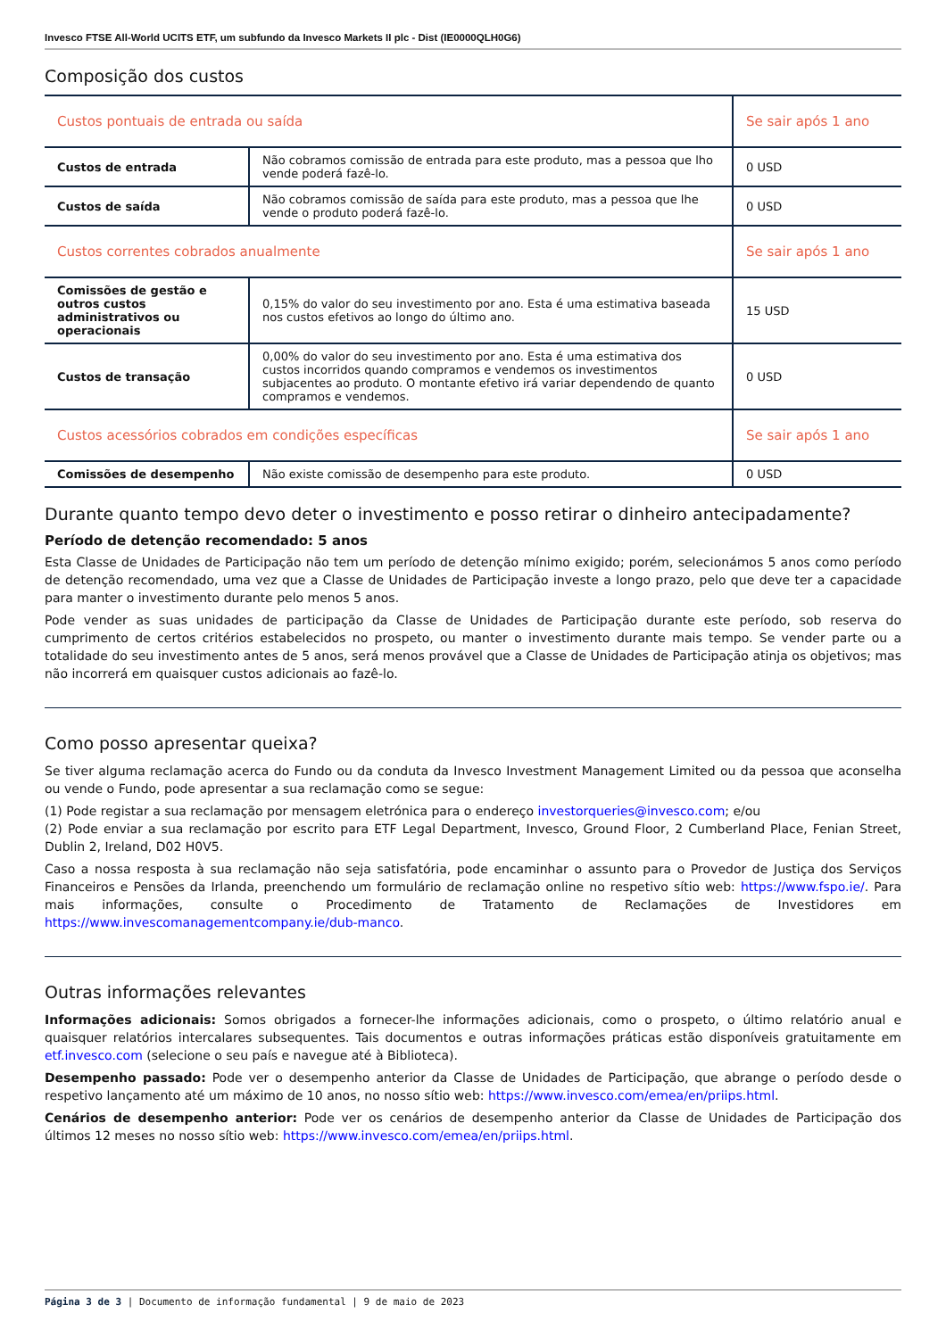Invesco FTSE All-World UCITS ETF, um subfundo da Invesco Markets II plc - Dist (IE0000QLH0G6)
Composição dos custos
| Custos pontuais de entrada ou saída | | Se sair após 1 ano |
| Custos de entrada | Não cobramos comissão de entrada para este produto, mas a pessoa que lho vende poderá fazê-lo. | 0 USD |
| Custos de saída | Não cobramos comissão de saída para este produto, mas a pessoa que lhe vende o produto poderá fazê-lo. | 0 USD |
| Custos correntes cobrados anualmente | | Se sair após 1 ano |
| Comissões de gestão e outros custos administrativos ou operacionais | 0,15% do valor do seu investimento por ano. Esta é uma estimativa baseada nos custos efetivos ao longo do último ano. | 15 USD |
| Custos de transação | 0,00% do valor do seu investimento por ano. Esta é uma estimativa dos custos incorridos quando compramos e vendemos os investimentos subjacentes ao produto. O montante efetivo irá variar dependendo de quanto compramos e vendemos. | 0 USD |
| Custos acessórios cobrados em condições específicas | | Se sair após 1 ano |
| Comissões de desempenho | Não existe comissão de desempenho para este produto. | 0 USD |
Durante quanto tempo devo deter o investimento e posso retirar o dinheiro antecipadamente?
Período de detenção recomendado: 5 anos
Esta Classe de Unidades de Participação não tem um período de detenção mínimo exigido; porém, selecionámos 5 anos como período de detenção recomendado, uma vez que a Classe de Unidades de Participação investe a longo prazo, pelo que deve ter a capacidade para manter o investimento durante pelo menos 5 anos.
Pode vender as suas unidades de participação da Classe de Unidades de Participação durante este período, sob reserva do cumprimento de certos critérios estabelecidos no prospeto, ou manter o investimento durante mais tempo. Se vender parte ou a totalidade do seu investimento antes de 5 anos, será menos provável que a Classe de Unidades de Participação atinja os objetivos; mas não incorrerá em quaisquer custos adicionais ao fazê-lo.
Como posso apresentar queixa?
Se tiver alguma reclamação acerca do Fundo ou da conduta da Invesco Investment Management Limited ou da pessoa que aconselha ou vende o Fundo, pode apresentar a sua reclamação como se segue:
(1) Pode registar a sua reclamação por mensagem eletrónica para o endereço investorqueries@invesco.com; e/ou
(2) Pode enviar a sua reclamação por escrito para ETF Legal Department, Invesco, Ground Floor, 2 Cumberland Place, Fenian Street, Dublin 2, Ireland, D02 H0V5.
Caso a nossa resposta à sua reclamação não seja satisfatória, pode encaminhar o assunto para o Provedor de Justiça dos Serviços Financeiros e Pensões da Irlanda, preenchendo um formulário de reclamação online no respetivo sítio web: https://www.fspo.ie/. Para mais informações, consulte o Procedimento de Tratamento de Reclamações de Investidores em https://www.invescomanagementcompany.ie/dub-manco.
Outras informações relevantes
Informações adicionais: Somos obrigados a fornecer-lhe informações adicionais, como o prospeto, o último relatório anual e quaisquer relatórios intercalares subsequentes. Tais documentos e outras informações práticas estão disponíveis gratuitamente em etf.invesco.com (selecione o seu país e navegue até à Biblioteca).
Desempenho passado: Pode ver o desempenho anterior da Classe de Unidades de Participação, que abrange o período desde o respetivo lançamento até um máximo de 10 anos, no nosso sítio web: https://www.invesco.com/emea/en/priips.html.
Cenários de desempenho anterior: Pode ver os cenários de desempenho anterior da Classe de Unidades de Participação dos últimos 12 meses no nosso sítio web: https://www.invesco.com/emea/en/priips.html.
Página 3 de 3 | Documento de informação fundamental | 9 de maio de 2023